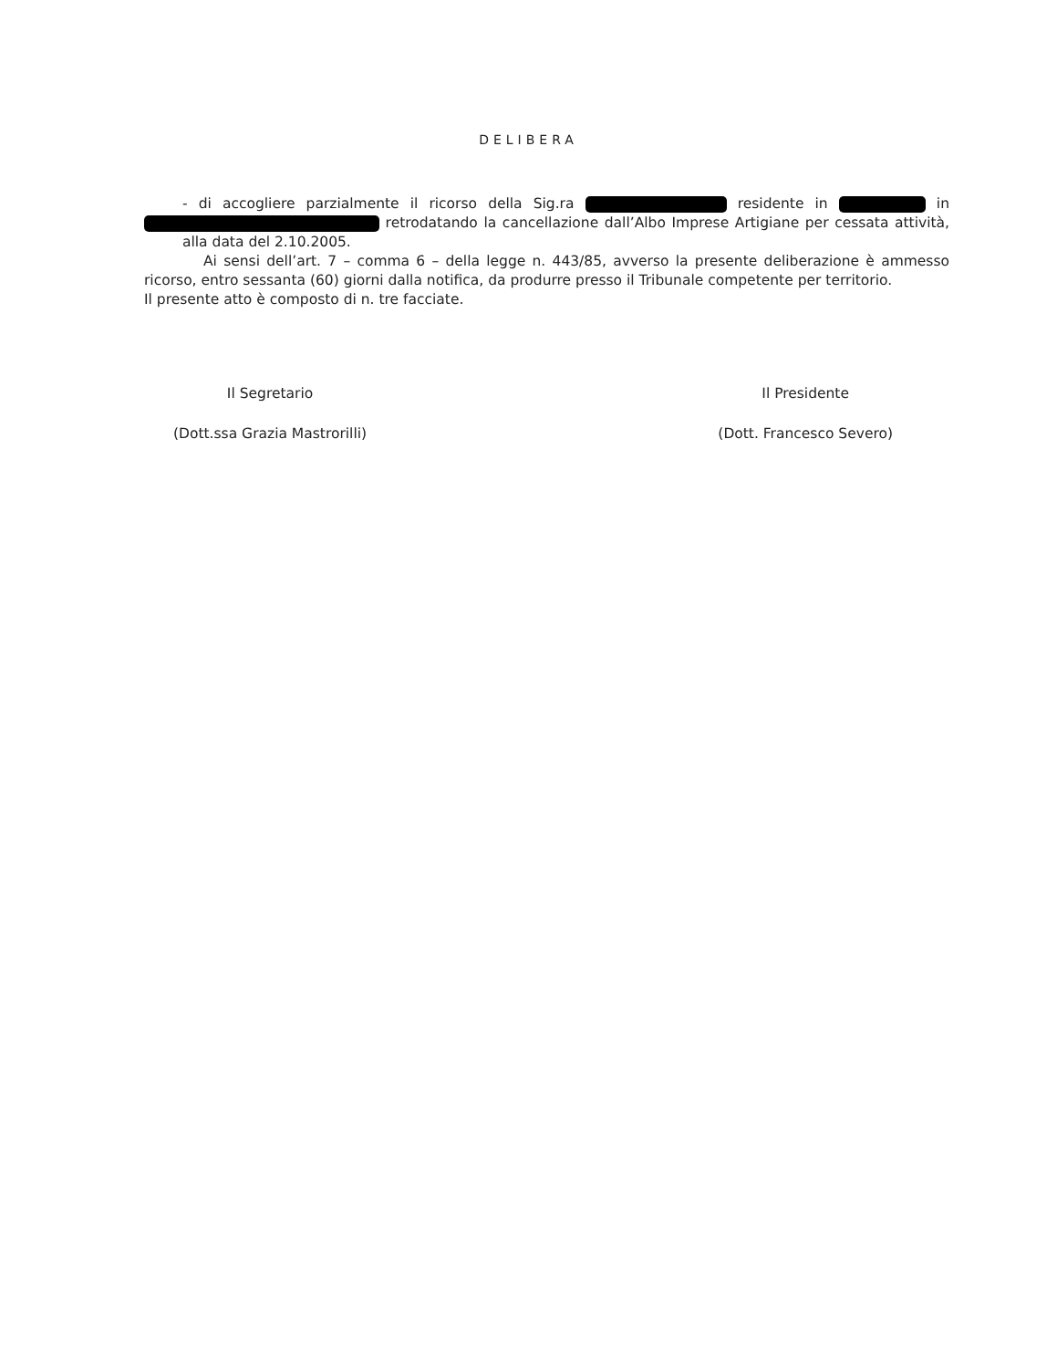DELIBERA
- di accogliere parzialmente il ricorso della Sig.ra residente in in retrodatando la cancellazione dall’Albo Imprese Artigiane per cessata attività, alla data del 2.10.2005.
Ai sensi dell’art. 7 – comma 6 – della legge n. 443/85, avverso la presente deliberazione è ammesso ricorso, entro sessanta (60) giorni dalla notifica, da produrre presso il Tribunale competente per territorio.
Il presente atto è composto di n. tre facciate.
Il Segretario
(Dott.ssa Grazia Mastrorilli)
Il Presidente
(Dott. Francesco Severo)